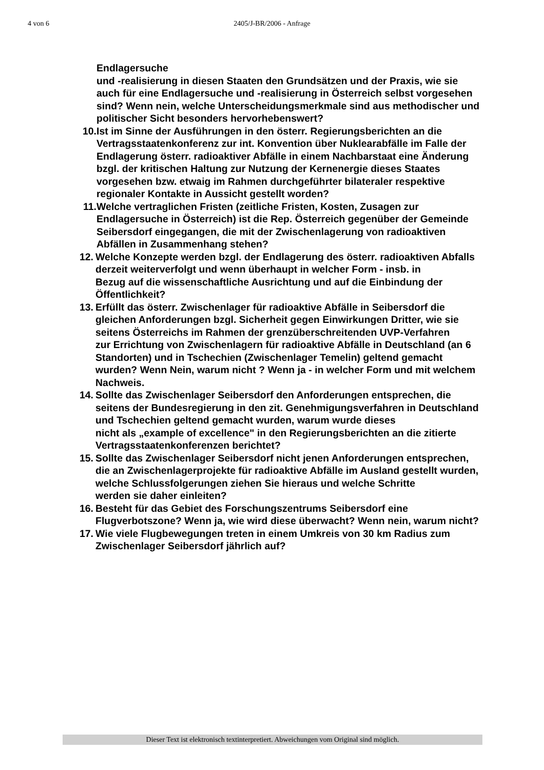4 von 6 2405/J-BR/2006 - Anfrage
Endlagersuche
und -realisierung in diesen Staaten den Grundsätzen und der Praxis, wie sie
auch für eine Endlagersuche und -realisierung in Österreich selbst vorgesehen sind? Wenn nein, welche Unterscheidungsmerkmale sind aus methodischer und politischer Sicht besonders hervorhebenswert?
10.
Ist im Sinne der Ausführungen in den österr. Regierungsberichten an die Vertragsstaatenkonferenz zur int. Konvention über Nuklearabfälle im Falle der
Endlagerung österr. radioaktiver Abfälle in einem Nachbarstaat eine Änderung
bzgl. der kritischen Haltung zur Nutzung der Kernenergie dieses Staates vorgesehen bzw. etwaig im Rahmen durchgeführter bilateraler respektive regionaler Kontakte in Aussicht gestellt worden?
11.
Welche vertraglichen Fristen (zeitliche Fristen, Kosten, Zusagen zur Endlagersuche in Österreich) ist die Rep. Österreich gegenüber der Gemeinde
Seibersdorf eingegangen, die mit der Zwischenlagerung von radioaktiven Abfällen in Zusammenhang stehen?
12.
Welche Konzepte werden bzgl. der Endlagerung des österr. radioaktiven Abfalls derzeit weiterverfolgt und wenn überhaupt in welcher Form - insb. in
Bezug auf die wissenschaftliche Ausrichtung und auf die Einbindung der Öffentlichkeit?
13.
Erfüllt das österr. Zwischenlager für radioaktive Abfälle in Seibersdorf die gleichen Anforderungen bzgl. Sicherheit gegen Einwirkungen Dritter, wie sie
seitens Österreichs im Rahmen der grenzüberschreitenden UVP-Verfahren
zur Errichtung von Zwischenlagern für radioaktive Abfälle in Deutschland (an 6
Standorten) und in Tschechien (Zwischenlager Temelin) geltend gemacht wurden? Wenn Nein, warum nicht ? Wenn ja - in welcher Form und mit welchem Nachweis.
14.
Sollte das Zwischenlager Seibersdorf den Anforderungen entsprechen, die
seitens der Bundesregierung in den zit. Genehmigungsverfahren in Deutschland und Tschechien geltend gemacht wurden, warum wurde dieses
nicht als „example of excellence" in den Regierungsberichten an die zitierte
Vertragsstaatenkonferenzen berichtet?
15.
Sollte das Zwischenlager Seibersdorf nicht jenen Anforderungen entsprechen,
die an Zwischenlagerprojekte für radioaktive Abfälle im Ausland gestellt wurden, welche Schlussfolgerungen ziehen Sie hieraus und welche Schritte
werden sie daher einleiten?
16.
Besteht für das Gebiet des Forschungszentrums Seibersdorf eine Flugverbotszone? Wenn ja, wie wird diese überwacht? Wenn nein, warum nicht?
17.
Wie viele Flugbewegungen treten in einem Umkreis von 30 km Radius zum Zwischenlager Seibersdorf jährlich auf?
Dieser Text ist elektronisch textinterpretiert. Abweichungen vom Original sind möglich.